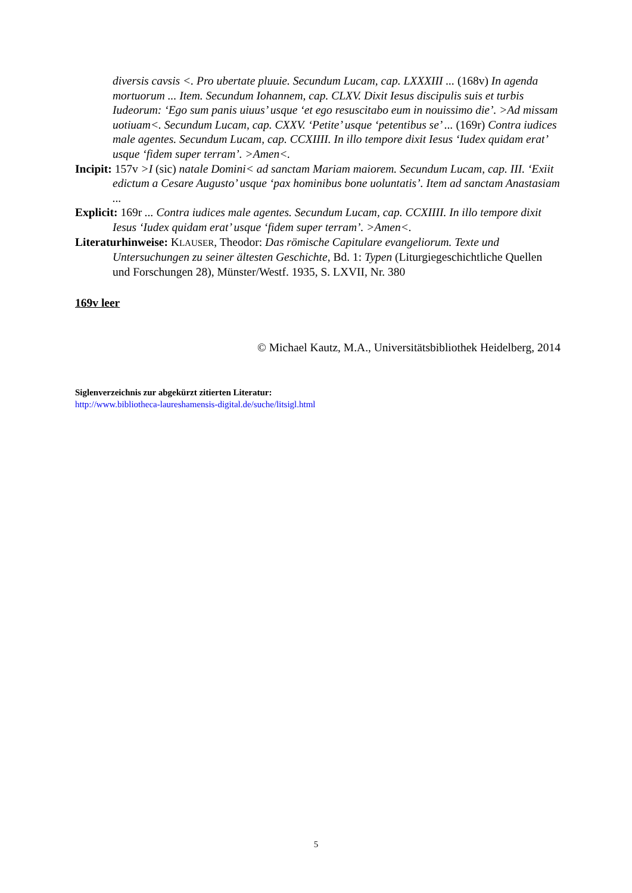diversis cavsis <. Pro ubertate pluuie. Secundum Lucam, cap. LXXXIII ... (168v) In agenda mortuorum ... Item. Secundum Iohannem, cap. CLXV. Dixit Iesus discipulis suis et turbis Iudeorum: ‘Ego sum panis uiuus’ usque ‘et ego resuscitabo eum in nouissimo die’. >Ad missam uotiuam<. Secundum Lucam, cap. CXXV. ‘Petite’ usque ‘petentibus se’ ... (169r) Contra iudices male agentes. Secundum Lucam, cap. CCXIIII. In illo tempore dixit Iesus ‘Iudex quidam erat’ usque ‘fidem super terram’. >Amen<.
Incipit: 157v >I (sic) natale Domini< ad sanctam Mariam maiorem. Secundum Lucam, cap. III. ‘Exiit edictum a Cesare Augusto’ usque ‘pax hominibus bone uoluntatis’. Item ad sanctam Anastasiam ...
Explicit: 169r ... Contra iudices male agentes. Secundum Lucam, cap. CCXIIII. In illo tempore dixit Iesus ‘Iudex quidam erat’ usque ‘fidem super terram’. >Amen<.
Literaturhinweise: KLAUSER, Theodor: Das römische Capitulare evangeliorum. Texte und Untersuchungen zu seiner ältesten Geschichte, Bd. 1: Typen (Liturgiegeschichtliche Quellen und Forschungen 28), Münster/Westf. 1935, S. LXVII, Nr. 380
169v leer
© Michael Kautz, M.A., Universitätsbibliothek Heidelberg, 2014
Siglenverzeichnis zur abgekürzt zitierten Literatur:
http://www.bibliotheca-laureshamensis-digital.de/suche/litsigl.html
5